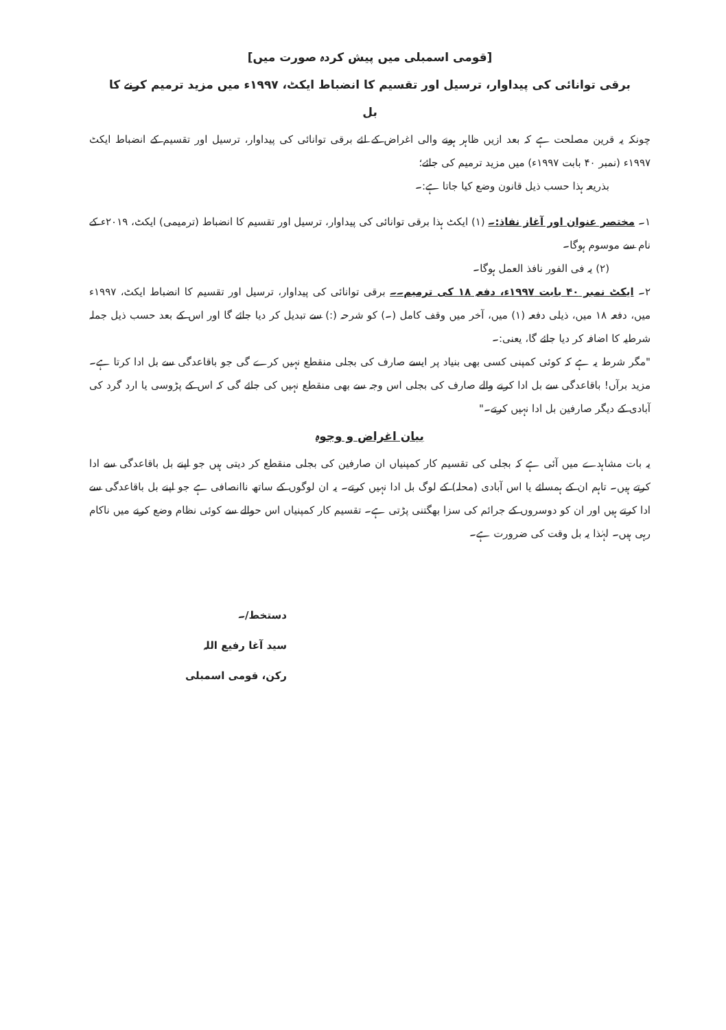[قومی اسمبلی میں پیش کردہ صورت میں]
برقی توانائی کی پیداوار، ترسیل اور تقسیم کا انضباط ایکٹ، ۱۹۹۷ء میں مزید ترمیم کرنے کا
بل
چونکہ یہ قرین مصلحت ہے کہ بعد ازیں ظاہر ہونے والی اغراض کے لئے برقی توانائی کی پیداوار، ترسیل اور تقسیم کے انضباط ایکٹ ۱۹۹۷ء (نمبر ۴۰ بابت ۱۹۹۷ء) میں مزید ترمیم کی جائے؛
بذریعہ ہذا حسب ذیل قانون وضع کیا جاتا ہے:۔
۱۔ مختصر عنوان اور آغاز نفاذ:۔ (۱) ایکٹ ہذا برقی توانائی کی پیداوار، ترسیل اور تقسیم کا انضباط (ترمیمی) ایکٹ، ۲۰۱۹ء کے نام سے موسوم ہوگا۔
(۲) یہ فی الفور نافذ العمل ہوگا۔
۲۔ ایکٹ نمبر ۴۰ بابت ۱۹۹۷ء، دفعہ ۱۸ کی ترمیم۔۔ برقی توانائی کی پیداوار، ترسیل اور تقسیم کا انضباط ایکٹ، ۱۹۹۷ء میں، دفعہ ۱۸ میں، ذیلی دفعہ (۱) میں، آخر میں وقف کامل (۔) کو شرحہ (:) سے تبدیل کر دیا جائے گا اور اس کے بعد حسب ذیل جملہ شرطیہ کا اضافہ کر دیا جائے گا، یعنی:۔
"مگر شرط یہ ہے کہ کوئی کمپنی کسی بھی بنیاد پر ایسے صارف کی بجلی منقطع نہیں کرے گی جو باقاعدگی سے بل ادا کرتا ہے۔ مزید برآں! باقاعدگی سے بل ادا کرنے والے صارف کی بجلی اس وجہ سے بھی منقطع نہیں کی جائے گی کہ اس کے پڑوسی یا ارد گرد کی آبادی کے دیگر صارفین بل ادا نہیں کرتے۔"
بیان اغراض و وجوہ
یہ بات مشاہدے میں آئی ہے کہ بجلی کی تقسیم کار کمپنیاں ان صارفین کی بجلی منقطع کر دیتی ہیں جو اپنے بل باقاعدگی سے ادا کرتے ہیں۔ تاہم ان کے ہمسائے یا اس آبادی (محلہ) کے لوگ بل ادا نہیں کرتے۔ یہ ان لوگوں کے ساتھ ناانصافی ہے جو اپنے بل باقاعدگی سے ادا کرتے ہیں اور ان کو دوسروں کے جرائم کی سزا بھگتنی پڑتی ہے۔ تقسیم کار کمپنیاں اس حوالے سے کوئی نظام وضع کرنے میں ناکام رہی ہیں۔ لہٰذا یہ بل وقت کی ضرورت ہے۔
دستخط/۔
سید آغا رفیع اللہ
رکن، قومی اسمبلی